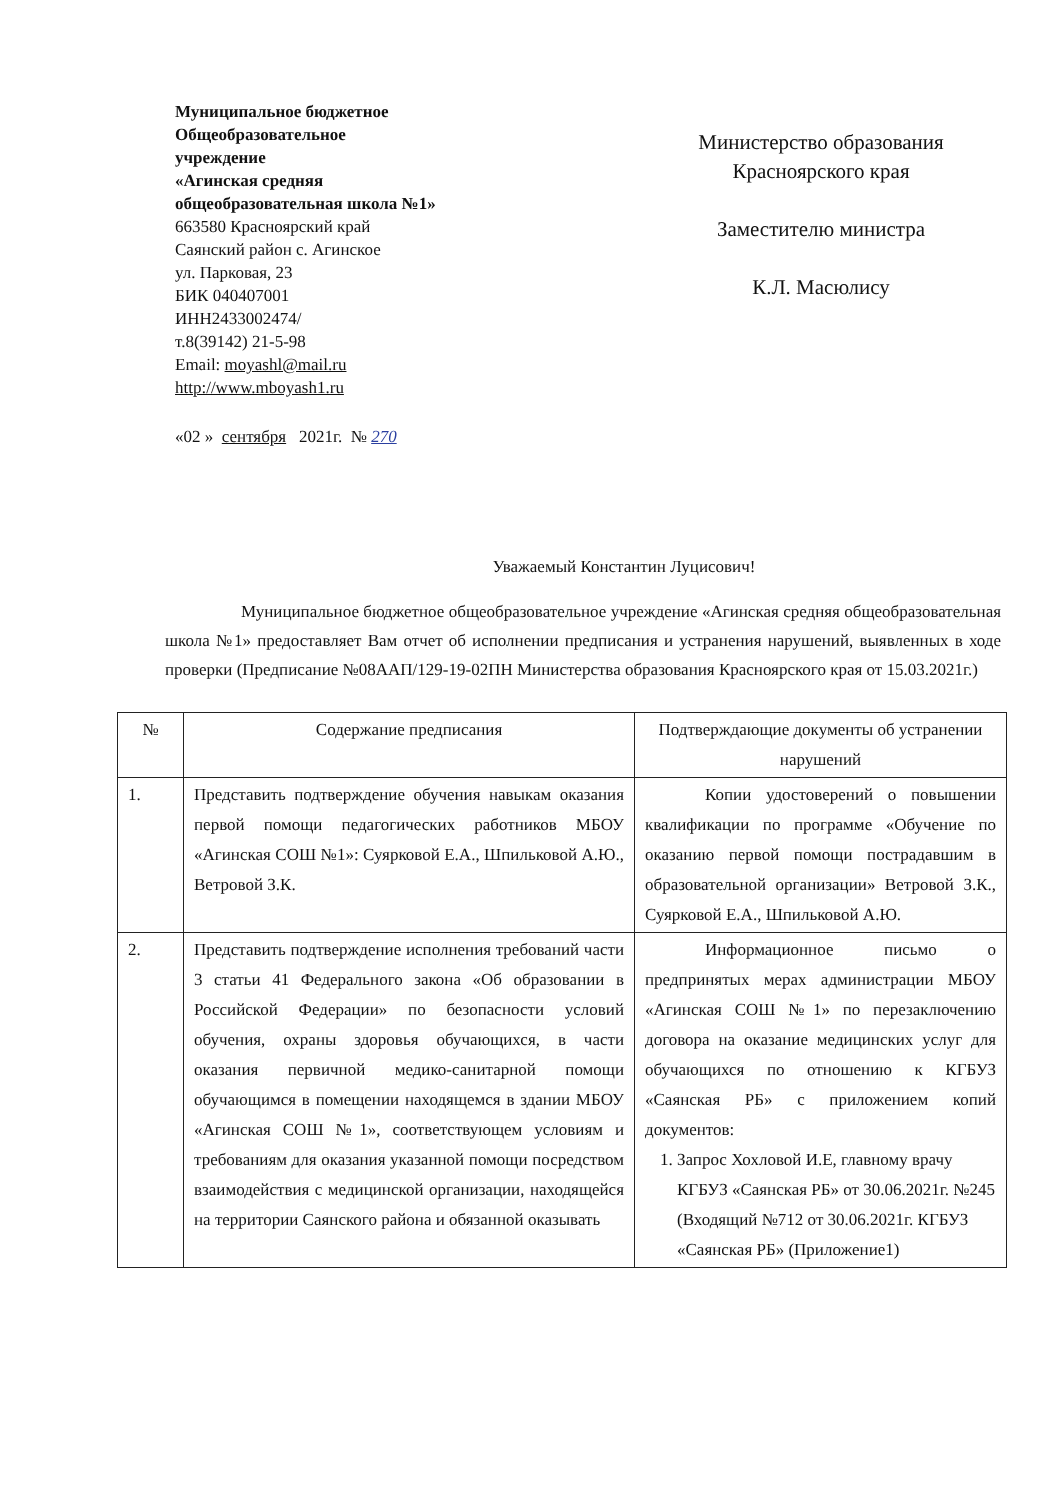Муниципальное бюджетное
Общеобразовательное
учреждение
«Агинская средняя
общеобразовательная школа №1»
663580 Красноярский край
Саянский район с. Агинское
ул. Парковая, 23
БИК 040407001
ИНН2433002474/
т.8(39142) 21-5-98
Email: moyashl@mail.ru
http://www.mboyash1.ru
Министерство образования
Красноярского края
Заместителю министра
К.Л. Масюлису
«02 » сентября 2021г. № 270
Уважаемый Константин Луцисович!
Муниципальное бюджетное общеобразовательное учреждение «Агинская средняя общеобразовательная школа №1» предоставляет Вам отчет об исполнении предписания и устранения нарушений, выявленных в ходе проверки (Предписание №08ААП/129-19-02ПН Министерства образования Красноярского края от 15.03.2021г.)
| № | Содержание предписания | Подтверждающие документы об устранении нарушений |
| --- | --- | --- |
| 1. | Представить подтверждение обучения навыкам оказания первой помощи педагогических работников МБОУ «Агинская СОШ №1»: Суярковой Е.А., Шпильковой А.Ю., Ветровой З.К. | Копии удостоверений о повышении квалификации по программе «Обучение по оказанию первой помощи пострадавшим в образовательной организации» Ветровой З.К., Суярковой Е.А., Шпильковой А.Ю. |
| 2. | Представить подтверждение исполнения требований части 3 статьи 41 Федерального закона «Об образовании в Российской Федерации» по безопасности условий обучения, охраны здоровья обучающихся, в части оказания первичной медико-санитарной помощи обучающимся в помещении находящемся в здании МБОУ «Агинская СОШ №1», соответствующем условиям и требованиям для оказания указанной помощи посредством взаимодействия с медицинской организации, находящейся на территории Саянского района и обязанной оказывать | Информационное письмо о предпринятых мерах администрации МБОУ «Агинская СОШ №1» по перезаключению договора на оказание медицинских услуг для обучающихся по отношению к КГБУЗ «Саянская РБ» с приложением копий документов: 1. Запрос Хохловой И.Е, главному врачу КГБУЗ «Саянская РБ» от 30.06.2021г. №245 (Входящий №712 от 30.06.2021г. КГБУЗ «Саянская РБ» (Приложение1) |